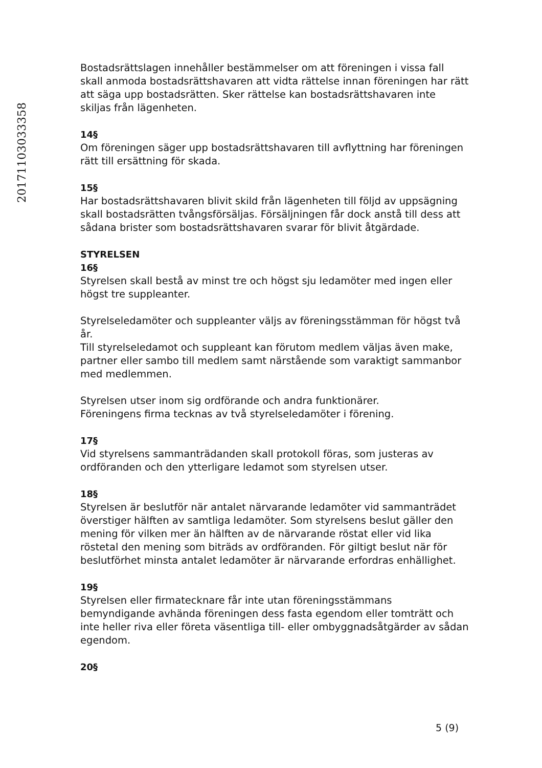20171103033358
Bostadsrättslagen innehåller bestämmelser om att föreningen i vissa fall skall anmoda bostadsrättshavaren att vidta rättelse innan föreningen har rätt att säga upp bostadsrätten. Sker rättelse kan bostadsrättshavaren inte skiljas från lägenheten.
14§
Om föreningen säger upp bostadsrättshavaren till avflyttning har föreningen rätt till ersättning för skada.
15§
Har bostadsrättshavaren blivit skild från lägenheten till följd av uppsägning skall bostadsrätten tvångsförsäljas. Försäljningen får dock anstå till dess att sådana brister som bostadsrättshavaren svarar för blivit åtgärdade.
STYRELSEN
16§
Styrelsen skall bestå av minst tre och högst sju ledamöter med ingen eller högst tre suppleanter.
Styrelseledamöter och suppleanter väljs av föreningsstämman för högst två år.
Till styrelseledamot och suppleant kan förutom medlem väljas även make, partner eller sambo till medlem samt närstående som varaktigt sammanbor med medlemmen.
Styrelsen utser inom sig ordförande och andra funktionärer.
Föreningens firma tecknas av två styrelseledamöter i förening.
17§
Vid styrelsens sammanträdanden skall protokoll föras, som justeras av ordföranden och den ytterligare ledamot som styrelsen utser.
18§
Styrelsen är beslutför när antalet närvarande ledamöter vid sammanträdet överstiger hälften av samtliga ledamöter. Som styrelsens beslut gäller den mening för vilken mer än hälften av de närvarande röstat eller vid lika röstetal den mening som biträds av ordföranden. För giltigt beslut när för beslutförhet minsta antalet ledamöter är närvarande erfordras enhällighet.
19§
Styrelsen eller firmatecknare får inte utan föreningsstämmans bemyndigande avhända föreningen dess fasta egendom eller tomträtt och inte heller riva eller företa väsentliga till- eller ombyggnadsåtgärder av sådan egendom.
20§
5 (9)